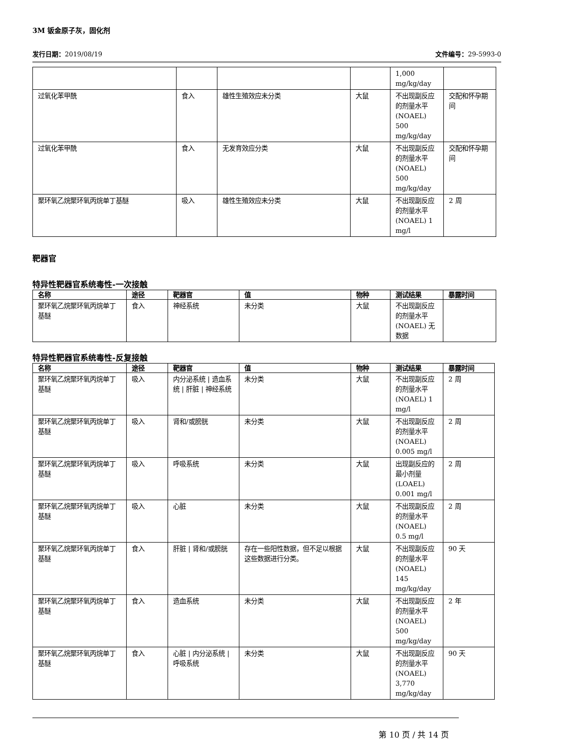3M 钣金原子灰，固化剂
发行日期：2019/08/19 文件编号：29-5993-0
| | | | | 1,000 mg/kg/day | |
| 过氧化苯甲酰 | 食入 | 雄性生殖效应未分类 | 大鼠 | 不出现副反应的剂量水平(NOAEL) 500 mg/kg/day | 交配和怀孕期间 |
| 过氧化苯甲酰 | 食入 | 无发育效应分类 | 大鼠 | 不出现副反应的剂量水平(NOAEL) 500 mg/kg/day | 交配和怀孕期间 |
| 聚环氧乙烷聚环氧丙烷单丁基醚 | 吸入 | 雄性生殖效应未分类 | 大鼠 | 不出现副反应的剂量水平(NOAEL) 1 mg/l | 2 周 |
靶器官
特异性靶器官系统毒性-一次接触
| 名称 | 途径 | 靶器官 | 值 | 物种 | 测试结果 | 暴露时间 |
| --- | --- | --- | --- | --- | --- | --- |
| 聚环氧乙烷聚环氧丙烷单丁基醚 | 食入 | 神经系统 | 未分类 | 大鼠 | 不出现副反应的剂量水平(NOAEL) 无数据 | |
特异性靶器官系统毒性-反复接触
| 名称 | 途径 | 靶器官 | 值 | 物种 | 测试结果 | 暴露时间 |
| --- | --- | --- | --- | --- | --- | --- |
| 聚环氧乙烷聚环氧丙烷单丁基醚 | 吸入 | 内分泌系统 / 造血系统 / 肝脏 / 神经系统 | 未分类 | 大鼠 | 不出现副反应的剂量水平(NOAEL) 1 mg/l | 2 周 |
| 聚环氧乙烷聚环氧丙烷单丁基醚 | 吸入 | 肾和/或膀胱 | 未分类 | 大鼠 | 不出现副反应的剂量水平(NOAEL) 0.005 mg/l | 2 周 |
| 聚环氧乙烷聚环氧丙烷单丁基醚 | 吸入 | 呼吸系统 | 未分类 | 大鼠 | 出现副反应的最小剂量(LOAEL) 0.001 mg/l | 2 周 |
| 聚环氧乙烷聚环氧丙烷单丁基醚 | 吸入 | 心脏 | 未分类 | 大鼠 | 不出现副反应的剂量水平(NOAEL) 0.5 mg/l | 2 周 |
| 聚环氧乙烷聚环氧丙烷单丁基醚 | 食入 | 肝脏 / 肾和/或膀胱 | 存在一些阳性数据，但不足以根据这些数据进行分类。 | 大鼠 | 不出现副反应的剂量水平(NOAEL) 145 mg/kg/day | 90 天 |
| 聚环氧乙烷聚环氧丙烷单丁基醚 | 食入 | 造血系统 | 未分类 | 大鼠 | 不出现副反应的剂量水平(NOAEL) 500 mg/kg/day | 2 年 |
| 聚环氧乙烷聚环氧丙烷单丁基醚 | 食入 | 心脏 / 内分泌系统 / 呼吸系统 | 未分类 | 大鼠 | 不出现副反应的剂量水平(NOAEL) 3,770 mg/kg/day | 90 天 |
第 10 页 / 共 14 页